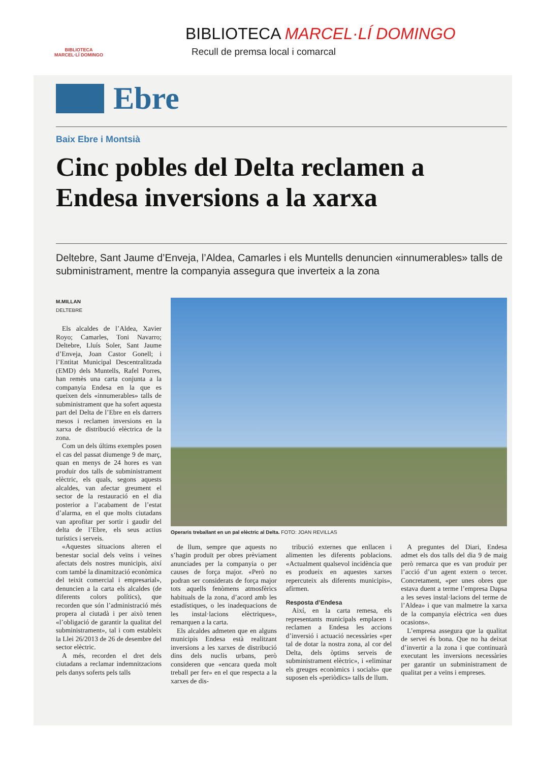BIBLIOTECA
MARCEL·LÍ DOMINGO
BIBLIOTECA MARCEL·LÍ DOMINGO
Recull de premsa local i comarcal
Ebre
Baix Ebre i Montsià
Cinc pobles del Delta reclamen a Endesa inversions a la xarxa
Deltebre, Sant Jaume d’Enveja, l’Aldea, Camarles i els Muntells denuncien «innumerables» talls de subministrament, mentre la companyia assegura que inverteix a la zona
M.MILLAN
DELTEBRE
Els alcaldes de l’Aldea, Xavier Royo; Camarles, Toni Navarro; Deltebre, Lluís Soler, Sant Jaume d’Enveja, Joan Castor Gonell; i l’Entitat Municipal Descentralitzada (EMD) dels Muntells, Rafel Porres, han remès una carta conjunta a la companyia Endesa en la que es queixen dels «innumerables» talls de subministrament que ha sofert aquesta part del Delta de l’Ebre en els darrers mesos i reclamen inversions en la xarxa de distribució elèctrica de la zona.
Com un dels últims exemples posen el cas del passat diumenge 9 de març, quan en menys de 24 hores es van produir dos talls de subministrament elèctric, els quals, segons aquests alcaldes, van afectar greument el sector de la restauració en el dia posterior a l’acabament de l’estat d’alarma, en el que molts ciutadans van aprofitar per sortir i gaudir del delta de l’Ebre, els seus actius turístics i serveis.
«Aquestes situacions alteren el benestar social dels veïns i veïnes afectats dels nostres municipis, així com també la dinamització econòmica del teixit comercial i empresarial», denuncien a la carta els alcaldes (de diferents colors polítics), que recorden que són l’administració més propera al ciutadà i per això tenen «l’obligació de garantir la qualitat del subministrament», tal i com estableix la Llei 26/2013 de 26 de desembre del sector elèctric.
A més, recorden el dret dels ciutadans a reclamar indemnitzacions pels danys soferts pels talls
Operaris treballant en un pal elèctric al Delta. FOTO: JOAN REVILLAS
de llum, sempre que aquests no s’hagin produït per obres prèviament anunciades per la companyia o per causes de força major. «Però no podran ser considerats de força major tots aquells fenòmens atmosfèrics habituals de la zona, d’acord amb les estadístiques, o les inadequacions de les instal·lacions elèctriques», remarquen a la carta.
Els alcaldes admeten que en alguns municipis Endesa està realitzant inversions a les xarxes de distribució dins dels nuclis urbans, però consideren que «encara queda molt treball per fer» en el que respecta a la xarxes de dis-
tribució externes que enllacen i alimenten les diferents poblacions. «Actualment qualsevol incidència que es produeix en aquestes xarxes repercuteix als diferents municipis», afirmen.
Resposta d’Endesa
Així, en la carta remesa, els representants municipals emplacen i reclamen a Endesa les accions d’inversió i actuació necessàries «per tal de dotar la nostra zona, al cor del Delta, dels òptims serveis de subministrament elèctric», i «eliminar els greuges econòmics i socials» que suposen els «periòdics» talls de llum.
A preguntes del Diari, Endesa admet els dos talls del dia 9 de maig però remarca que es van produir per l’acció d’un agent extern o tercer. Concretament, «per unes obres que estava duent a terme l’empresa Dapsa a les seves instal·lacions del terme de l’Aldea» i que van malmetre la xarxa de la companyia elèctrica «en dues ocasions».
L’empresa assegura que la qualitat de servei és bona. Que no ha deixat d’invertir a la zona i que continuarà executant les inversions necessàries per garantir un subministrament de qualitat per a veïns i empreses.